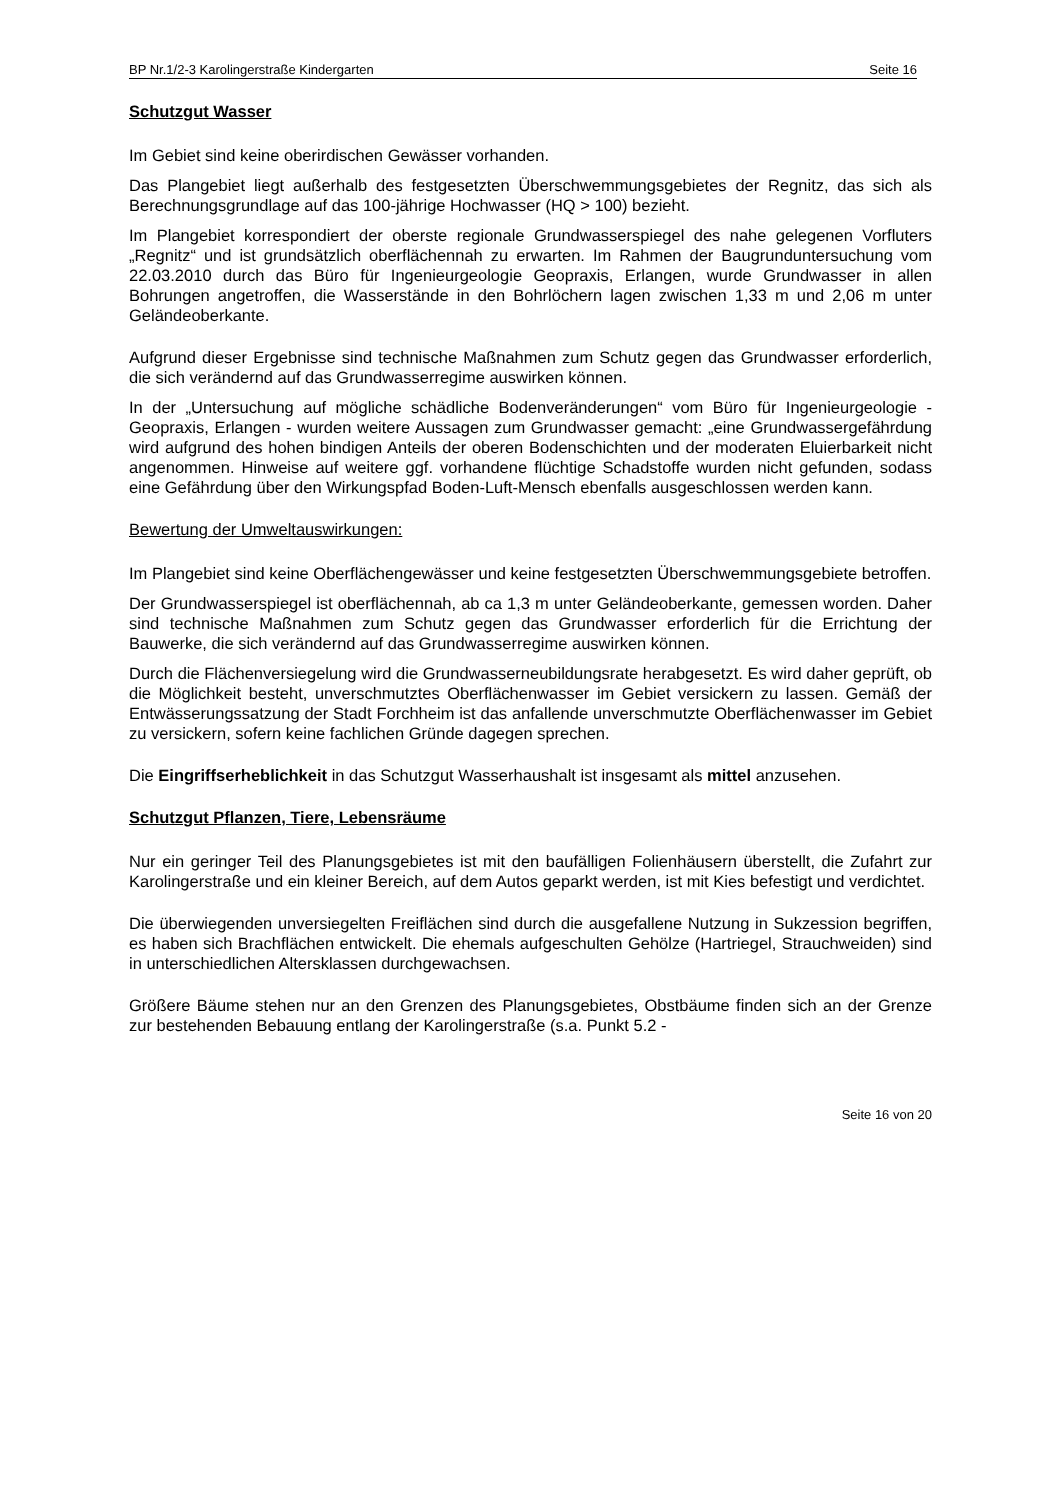BP Nr.1/2-3 Karolingerstraße Kindergarten Seite 16
Schutzgut Wasser
Im Gebiet sind keine oberirdischen Gewässer vorhanden.
Das Plangebiet liegt außerhalb des festgesetzten Überschwemmungsgebietes der Regnitz, das sich als Berechnungsgrundlage auf das 100-jährige Hochwasser (HQ > 100) bezieht.
Im Plangebiet korrespondiert der oberste regionale Grundwasserspiegel des nahe gelegenen Vorfluters „Regnitz“ und ist grundsätzlich oberflächennah zu erwarten. Im Rahmen der Baugrunduntersuchung vom 22.03.2010 durch das Büro für Ingenieurgeologie Geopraxis, Erlangen, wurde Grundwasser in allen Bohrungen angetroffen, die Wasserstände in den Bohrlöchern lagen zwischen 1,33 m und 2,06 m unter Geländeoberkante.
Aufgrund dieser Ergebnisse sind technische Maßnahmen zum Schutz gegen das Grundwasser erforderlich, die sich verändernd auf das Grundwasserregime auswirken können.
In der „Untersuchung auf mögliche schädliche Bodenveränderungen“ vom Büro für Ingenieurgeologie - Geopraxis, Erlangen - wurden weitere Aussagen zum Grundwasser gemacht: „eine Grundwassergefährdung wird aufgrund des hohen bindigen Anteils der oberen Bodenschichten und der moderaten Eluierbarkeit nicht angenommen. Hinweise auf weitere ggf. vorhandene flüchtige Schadstoffe wurden nicht gefunden, sodass eine Gefährdung über den Wirkungspfad Boden-Luft-Mensch ebenfalls ausgeschlossen werden kann.
Bewertung der Umweltauswirkungen:
Im Plangebiet sind keine Oberflächengewässer und keine festgesetzten Überschwemmungsgebiete betroffen.
Der Grundwasserspiegel ist oberflächennah, ab ca 1,3 m unter Geländeoberkante, gemessen worden. Daher sind technische Maßnahmen zum Schutz gegen das Grundwasser erforderlich für die Errichtung der Bauwerke, die sich verändernd auf das Grundwasserregime auswirken können.
Durch die Flächenversiegelung wird die Grundwasserneubildungsrate herabgesetzt. Es wird daher geprüft, ob die Möglichkeit besteht, unverschmutztes Oberflächenwasser im Gebiet versickern zu lassen. Gemäß der Entwässerungssatzung der Stadt Forchheim ist das anfallende unverschmutzte Oberflächenwasser im Gebiet zu versickern, sofern keine fachlichen Gründe dagegen sprechen.
Die Eingriffserheblichkeit in das Schutzgut Wasserhaushalt ist insgesamt als mittel anzusehen.
Schutzgut Pflanzen, Tiere, Lebensräume
Nur ein geringer Teil des Planungsgebietes ist mit den baufälligen Folienhäusern überstellt, die Zufahrt zur Karolingerstraße und ein kleiner Bereich, auf dem Autos geparkt werden, ist mit Kies befestigt und verdichtet.
Die überwiegenden unversiegelten Freiflächen sind durch die ausgefallene Nutzung in Sukzession begriffen, es haben sich Brachflächen entwickelt. Die ehemals aufgeschulten Gehölze (Hartriegel, Strauchweiden) sind in unterschiedlichen Altersklassen durchgewachsen.
Größere Bäume stehen nur an den Grenzen des Planungsgebietes, Obstbäume finden sich an der Grenze zur bestehenden Bebauung entlang der Karolingerstraße (s.a. Punkt 5.2 -
Seite 16 von 20